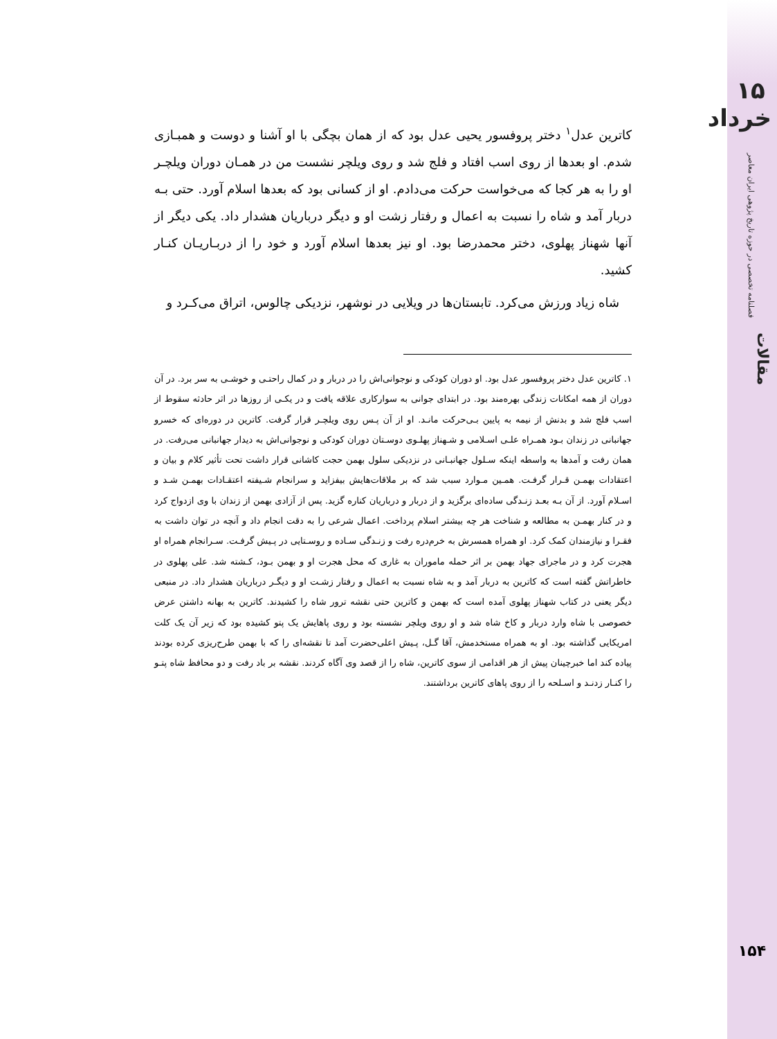۱۵ خرداد
فصلنامه تخصصی در حوزه تاریخ پژوهی ایران معاصر
مقالات
۱۵۴
کاترین عدل<sup>۱</sup> دختر پروفسور یحیی عدل بود که از همان بچگی با او آشنا و دوست و همبـازی شدم. او بعدها از روی اسب افتاد و فلج شد و روی ویلچر نشست من در همـان دوران ویلچـر او را به هر کجا که می‌خواست حرکت می‌دادم. او از کسانی بود که بعدها اسلام آورد. حتی بـه دربار آمد و شاه را نسبت به اعمال و رفتار زشت او و دیگر درباریان هشدار داد. یکی دیگر از آنها شهناز پهلوی، دختر محمدرضا بود. او نیز بعدها اسلام آورد و خود را از دربـاریـان کنـار کشید.
شاه زیاد ورزش می‌کرد. تابستان‌ها در ویلایی در نوشهر، نزدیکی چالوس، اتراق می‌کـرد و
۱. کاترین عدل دختر پروفسور عدل بود. او دوران کودکی و نوجوانی‌اش را در دربار و در کمال راحتـی و خوشـی به سر برد. در آن دوران از همه امکانات زندگی بهره‌مند بود. در ابتدای جوانی به سوارکاری علاقه یافت و در یکـی از روزها در اثر حادثه سقوط از اسب فلج شد و بدنش از نیمه به پایین بـی‌حرکت مانـد. او از آن پـس روی ویلچـر قرار گرفت. کاترین در دوره‌ای که خسرو جهانبانی در زندان بـود همـراه علـی اسـلامی و شـهناز پهلـوی دوسـتان دوران کودکی و نوجوانی‌اش به دیدار جهانبانی می‌رفت. در همان رفت و آمدها به واسطه اینکه سـلول جهانبـانی در نزدیکی سلول بهمن حجت کاشانی قرار داشت تحت تأثیر کلام و بیان و اعتقادات بهمـن قـرار گرفـت. همـین مـوارد سبب شد که بر ملاقات‌هایش بیفزاید و سرانجام شـیفته اعتقـادات بهمـن شـد و اسـلام آورد. از آن بـه بعـد زنـدگی ساده‌ای برگزید و از دربار و درباریان کناره گزید. پس از آزادی بهمن از زندان با وی ازدواج کرد و در کنار بهمـن به مطالعه و شناخت هر چه بیشتر اسلام پرداخت. اعمال شرعی را به دقت انجام داد و آنچه در توان داشت به فقـرا و نیازمندان کمک کرد. او همراه همسرش به خرم‌دره رفت و زنـدگی سـاده و روسـتایی در پـیش گرفـت. سـرانجام همراه او هجرت کرد و در ماجرای جهاد بهمن بر اثر حمله ماموران به غاری که محل هجرت او و بهمن بـود، کـشته شد. علی پهلوی در خاطراتش گفته است که کاترین به دربار آمد و به شاه نسبت به اعمال و رفتار زشـت او و دیگـر درباریان هشدار داد. در منبعی دیگر یعنی در کتاب شهناز پهلوی آمده است که بهمن و کاترین حتی نقشه ترور شاه را کشیدند. کاترین به بهانه داشتن عرض خصوصی با شاه وارد دربار و کاخ شاه شد و او روی ویلچر نشسته بود و روی پاهایش یک پتو کشیده بود که زیر آن یک کلت امریکایی گذاشته بود. او به همراه مستخدمش، آقا گـل، پـیش اعلی‌حضرت آمد تا نقشه‌ای را که با بهمن طرح‌ریزی کرده بودند پیاده کند اما خبرچینان پیش از هر اقدامی از سوی کاترین، شاه را از قصد وی آگاه کردند. نقشه بر باد رفت و دو محافظ شاه پتـو را کنـار زدنـد و اسـلحه را از روی پاهای کاترین برداشتند.